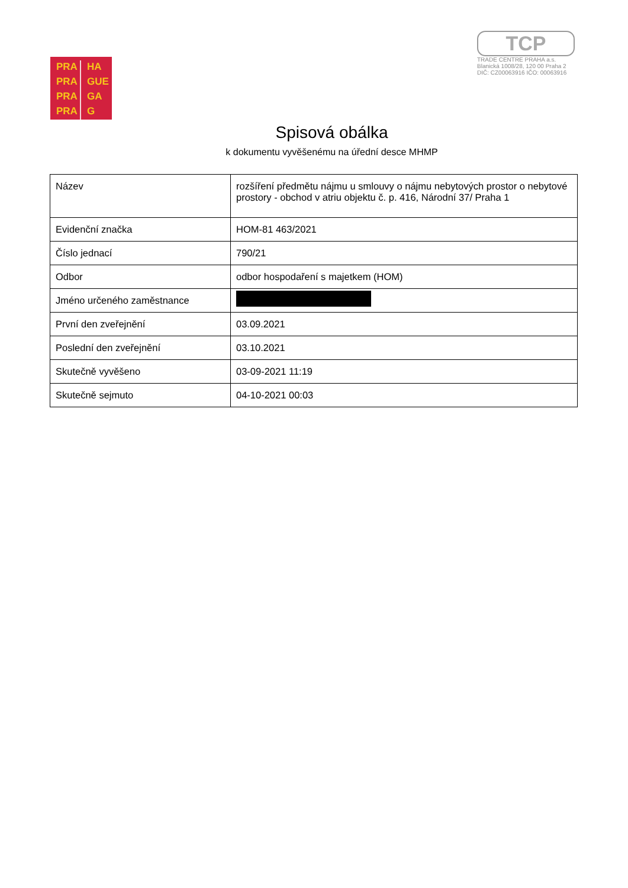PRA
HA
PRA
GUE
PRA
GA
PRA
G
TCP
TRADE CENTRE PRAHA a.s.
Blanická 1008/28, 120 00 Praha 2
DIČ: CZ00063916 IČO: 00063916
Spisová obálka
k dokumentu vyvěšenému na úřední desce MHMP
| Název | rozšíření předmětu nájmu u smlouvy o nájmu nebytových prostor o nebytové prostory - obchod v atriu objektu č. p. 416, Národní 37/ Praha 1 |
| Evidenční značka | HOM-81 463/2021 |
| Číslo jednací | 790/21 |
| Odbor | odbor hospodaření s majetkem (HOM) |
| Jméno určeného zaměstnance | |
| První den zveřejnění | 03.09.2021 |
| Poslední den zveřejnění | 03.10.2021 |
| Skutečně vyvěšeno | 03-09-2021 11:19 |
| Skutečně sejmuto | 04-10-2021 00:03 |